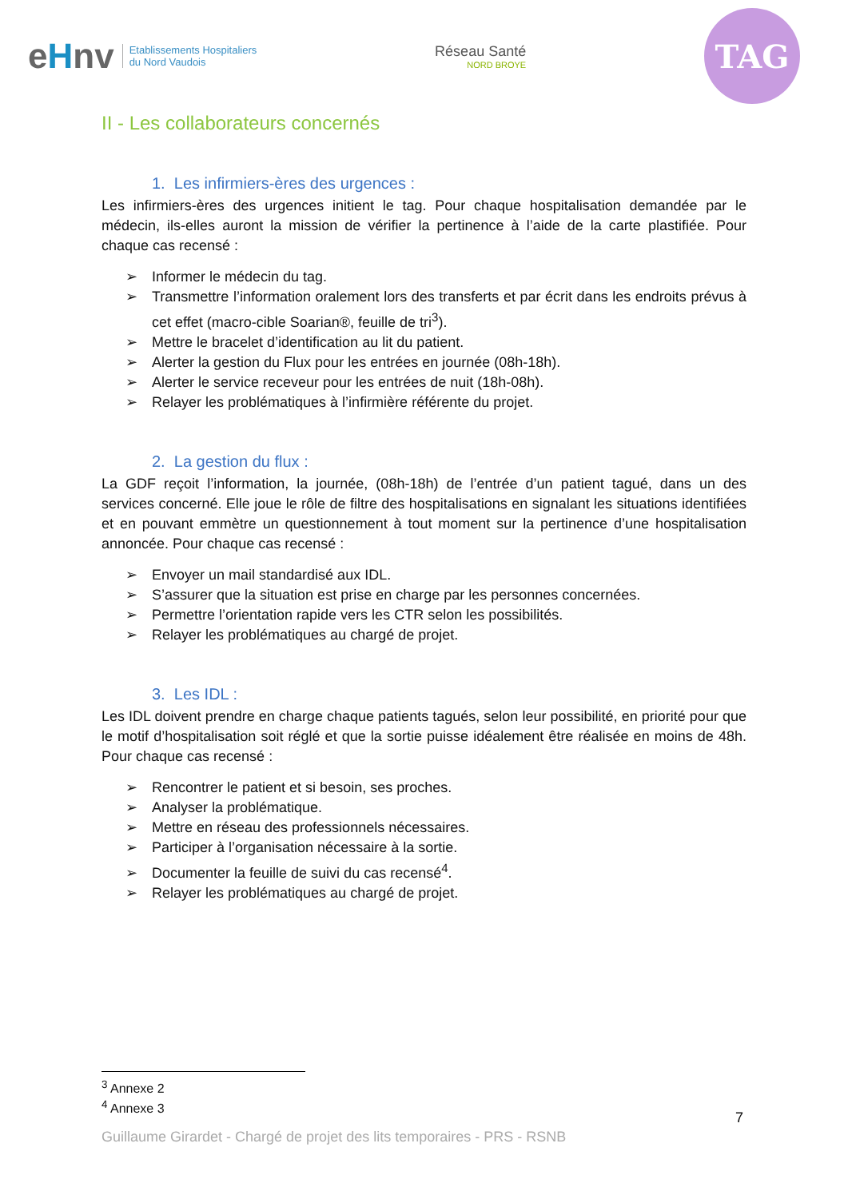eHnv
Etablissements Hospitaliers
du Nord Vaudois
Réseau Santé
NORD BROYE
TAG
II - Les collaborateurs concernés
1. Les infirmiers-ères des urgences :
Les infirmiers-ères des urgences initient le tag. Pour chaque hospitalisation demandée par le médecin, ils-elles auront la mission de vérifier la pertinence à l’aide de la carte plastifiée. Pour chaque cas recensé :
➢ Informer le médecin du tag.
➢ Transmettre l’information oralement lors des transferts et par écrit dans les endroits prévus à cet effet (macro-cible Soarian®, feuille de tri<sup>3</sup>).
➢ Mettre le bracelet d’identification au lit du patient.
➢ Alerter la gestion du Flux pour les entrées en journée (08h-18h).
➢ Alerter le service receveur pour les entrées de nuit (18h-08h).
➢ Relayer les problématiques à l’infirmière référente du projet.
2. La gestion du flux :
La GDF reçoit l’information, la journée, (08h-18h) de l’entrée d’un patient tagué, dans un des services concerné. Elle joue le rôle de filtre des hospitalisations en signalant les situations identifiées et en pouvant emmètre un questionnement à tout moment sur la pertinence d’une hospitalisation annoncée. Pour chaque cas recensé :
➢ Envoyer un mail standardisé aux IDL.
➢ S’assurer que la situation est prise en charge par les personnes concernées.
➢ Permettre l’orientation rapide vers les CTR selon les possibilités.
➢ Relayer les problématiques au chargé de projet.
3. Les IDL :
Les IDL doivent prendre en charge chaque patients tagués, selon leur possibilité, en priorité pour que le motif d’hospitalisation soit réglé et que la sortie puisse idéalement être réalisée en moins de 48h. Pour chaque cas recensé :
➢ Rencontrer le patient et si besoin, ses proches.
➢ Analyser la problématique.
➢ Mettre en réseau des professionnels nécessaires.
➢ Participer à l’organisation nécessaire à la sortie.
➢ Documenter la feuille de suivi du cas recensé<sup>4</sup>.
➢ Relayer les problématiques au chargé de projet.
<sup>3</sup> Annexe 2
<sup>4</sup> Annexe 3
7
Guillaume Girardet - Chargé de projet des lits temporaires - PRS - RSNB